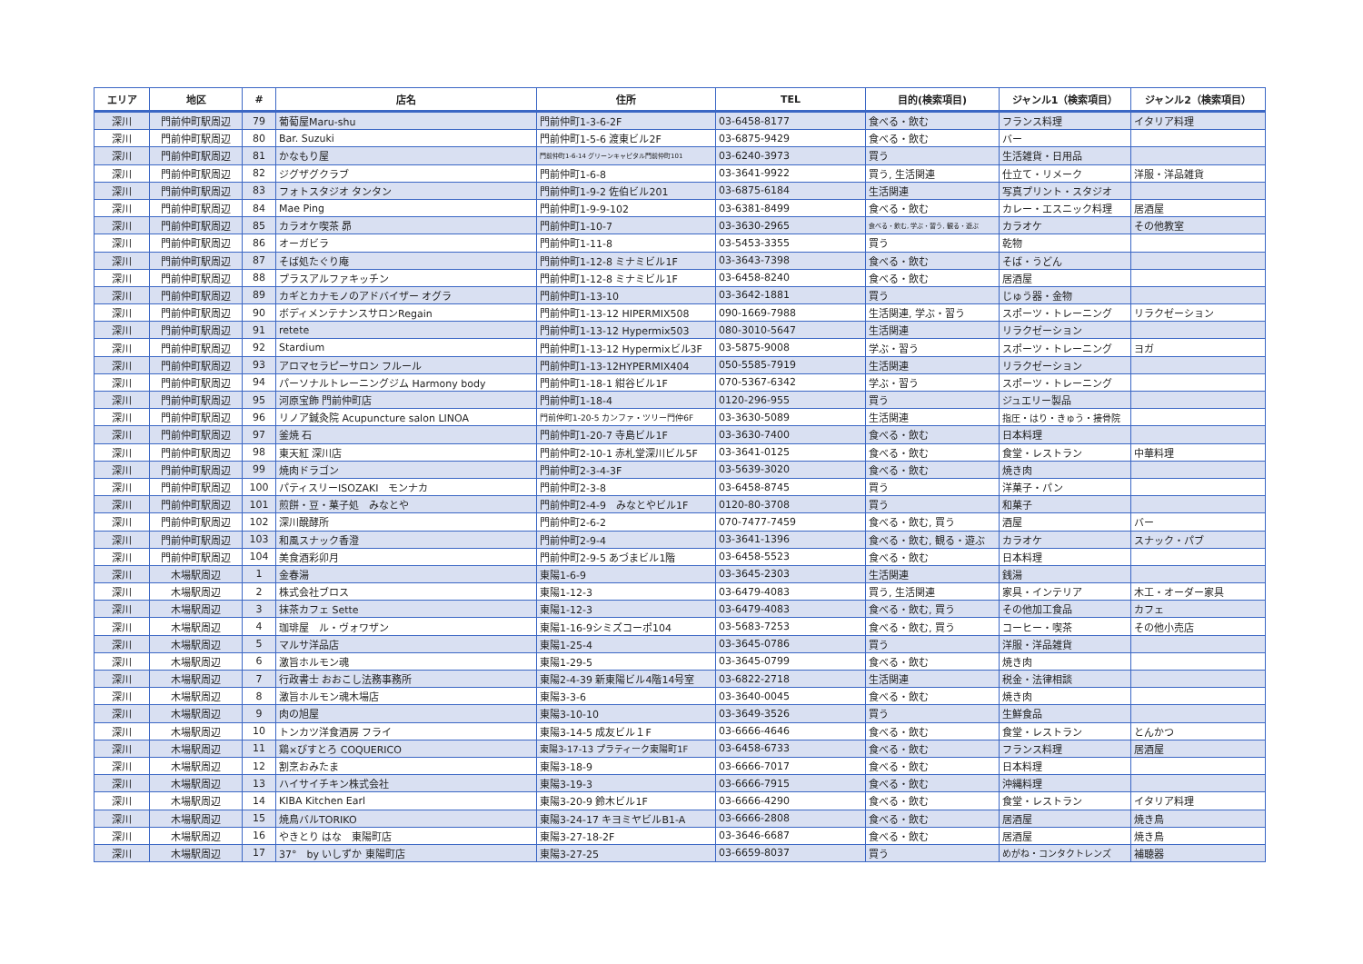| エリア | 地区 | # | 店名 | 住所 | TEL | 目的(検索項目) | ジャンル1（検索項目） | ジャンル2（検索項目） |
| --- | --- | --- | --- | --- | --- | --- | --- | --- |
| 深川 | 門前仲町駅周辺 | 79 | 葡萄屋Maru-shu | 門前仲町1-3-6-2F | 03-6458-8177 | 食べる・飲む | フランス料理 | イタリア料理 |
| 深川 | 門前仲町駅周辺 | 80 | Bar. Suzuki | 門前仲町1-5-6 渡東ビル2F | 03-6875-9429 | 食べる・飲む | バー | |
| 深川 | 門前仲町駅周辺 | 81 | かなもり屋 | 門前仲町1-6-14 グリーンキャピタル門前仲町101 | 03-6240-3973 | 買う | 生活雑貨・日用品 | |
| 深川 | 門前仲町駅周辺 | 82 | ジグザグクラブ | 門前仲町1-6-8 | 03-3641-9922 | 買う, 生活関連 | 仕立て・リメーク | 洋服・洋品雑貨 |
| 深川 | 門前仲町駅周辺 | 83 | フォトスタジオ タンタン | 門前仲町1-9-2 佐伯ビル201 | 03-6875-6184 | 生活関連 | 写真プリント・スタジオ | |
| 深川 | 門前仲町駅周辺 | 84 | Mae Ping | 門前仲町1-9-9-102 | 03-6381-8499 | 食べる・飲む | カレー・エスニック料理 | 居酒屋 |
| 深川 | 門前仲町駅周辺 | 85 | カラオケ喫茶 昴 | 門前仲町1-10-7 | 03-3630-2965 | 食べる・飲む, 学ぶ・習う, 観る・遊ぶ | カラオケ | その他教室 |
| 深川 | 門前仲町駅周辺 | 86 | オーガビラ | 門前仲町1-11-8 | 03-5453-3355 | 買う | 乾物 | |
| 深川 | 門前仲町駅周辺 | 87 | そば処たぐり庵 | 門前仲町1-12-8 ミナミビル1F | 03-3643-7398 | 食べる・飲む | そば・うどん | |
| 深川 | 門前仲町駅周辺 | 88 | プラスアルファキッチン | 門前仲町1-12-8 ミナミビル1F | 03-6458-8240 | 食べる・飲む | 居酒屋 | |
| 深川 | 門前仲町駅周辺 | 89 | カギとカナモノのアドバイザー オグラ | 門前仲町1-13-10 | 03-3642-1881 | 買う | じゅう器・金物 | |
| 深川 | 門前仲町駅周辺 | 90 | ボディメンテナンスサロンRegain | 門前仲町1-13-12 HIPERMIX508 | 090-1669-7988 | 生活関連, 学ぶ・習う | スポーツ・トレーニング | リラクゼーション |
| 深川 | 門前仲町駅周辺 | 91 | retete | 門前仲町1-13-12 Hypermix503 | 080-3010-5647 | 生活関連 | リラクゼーション | |
| 深川 | 門前仲町駅周辺 | 92 | Stardium | 門前仲町1-13-12 Hypermixビル3F | 03-5875-9008 | 学ぶ・習う | スポーツ・トレーニング | ヨガ |
| 深川 | 門前仲町駅周辺 | 93 | アロマセラピーサロン フルール | 門前仲町1-13-12HYPERMIX404 | 050-5585-7919 | 生活関連 | リラクゼーション | |
| 深川 | 門前仲町駅周辺 | 94 | パーソナルトレーニングジム Harmony body | 門前仲町1-18-1 紺谷ビル1F | 070-5367-6342 | 学ぶ・習う | スポーツ・トレーニング | |
| 深川 | 門前仲町駅周辺 | 95 | 河原宝飾 門前仲町店 | 門前仲町1-18-4 | 0120-296-955 | 買う | ジュエリー製品 | |
| 深川 | 門前仲町駅周辺 | 96 | リノア鍼灸院 Acupuncture salon LINOA | 門前仲町1-20-5 カンファ・ツリー門仲6F | 03-3630-5089 | 生活関連 | 指圧・はり・きゅう・接骨院 | |
| 深川 | 門前仲町駅周辺 | 97 | 釜焼 石 | 門前仲町1-20-7 寺島ビル1F | 03-3630-7400 | 食べる・飲む | 日本料理 | |
| 深川 | 門前仲町駅周辺 | 98 | 東天紅 深川店 | 門前仲町2-10-1 赤札堂深川ビル5F | 03-3641-0125 | 食べる・飲む | 食堂・レストラン | 中華料理 |
| 深川 | 門前仲町駅周辺 | 99 | 焼肉ドラゴン | 門前仲町2-3-4-3F | 03-5639-3020 | 食べる・飲む | 焼き肉 | |
| 深川 | 門前仲町駅周辺 | 100 | パティスリーISOZAKI モンナカ | 門前仲町2-3-8 | 03-6458-8745 | 買う | 洋菓子・パン | |
| 深川 | 門前仲町駅周辺 | 101 | 煎餅・豆・菓子処 みなとや | 門前仲町2-4-9 みなとやビル1F | 0120-80-3708 | 買う | 和菓子 | |
| 深川 | 門前仲町駅周辺 | 102 | 深川醗酵所 | 門前仲町2-6-2 | 070-7477-7459 | 食べる・飲む, 買う | 酒屋 | バー |
| 深川 | 門前仲町駅周辺 | 103 | 和風スナック香澄 | 門前仲町2-9-4 | 03-3641-1396 | 食べる・飲む, 観る・遊ぶ | カラオケ | スナック・パブ |
| 深川 | 門前仲町駅周辺 | 104 | 美食酒彩卯月 | 門前仲町2-9-5 あづまビル1階 | 03-6458-5523 | 食べる・飲む | 日本料理 | |
| 深川 | 木場駅周辺 | 1 | 金春湯 | 東陽1-6-9 | 03-3645-2303 | 生活関連 | 銭湯 | |
| 深川 | 木場駅周辺 | 2 | 株式会社ブロス | 東陽1-12-3 | 03-6479-4083 | 買う, 生活関連 | 家具・インテリア | 木工・オーダー家具 |
| 深川 | 木場駅周辺 | 3 | 抹茶カフェ Sette | 東陽1-12-3 | 03-6479-4083 | 食べる・飲む, 買う | その他加工食品 | カフェ |
| 深川 | 木場駅周辺 | 4 | 珈琲屋 ル・ヴォワザン | 東陽1-16-9シミズコーポ104 | 03-5683-7253 | 食べる・飲む, 買う | コーヒー・喫茶 | その他小売店 |
| 深川 | 木場駅周辺 | 5 | マルサ洋品店 | 東陽1-25-4 | 03-3645-0786 | 買う | 洋服・洋品雑貨 | |
| 深川 | 木場駅周辺 | 6 | 激旨ホルモン魂 | 東陽1-29-5 | 03-3645-0799 | 食べる・飲む | 焼き肉 | |
| 深川 | 木場駅周辺 | 7 | 行政書士 おおこし法務事務所 | 東陽2-4-39 新東陽ビル4階14号室 | 03-6822-2718 | 生活関連 | 税金・法律相談 | |
| 深川 | 木場駅周辺 | 8 | 激旨ホルモン魂木場店 | 東陽3-3-6 | 03-3640-0045 | 食べる・飲む | 焼き肉 | |
| 深川 | 木場駅周辺 | 9 | 肉の旭屋 | 東陽3-10-10 | 03-3649-3526 | 買う | 生鮮食品 | |
| 深川 | 木場駅周辺 | 10 | トンカツ洋食酒房 フライ | 東陽3-14-5 成友ビル１F | 03-6666-4646 | 食べる・飲む | 食堂・レストラン | とんかつ |
| 深川 | 木場駅周辺 | 11 | 鶏×びすとろ COQUERICO | 東陽3-17-13 プラティーク東陽町1F | 03-6458-6733 | 食べる・飲む | フランス料理 | 居酒屋 |
| 深川 | 木場駅周辺 | 12 | 割烹おみたま | 東陽3-18-9 | 03-6666-7017 | 食べる・飲む | 日本料理 | |
| 深川 | 木場駅周辺 | 13 | ハイサイチキン株式会社 | 東陽3-19-3 | 03-6666-7915 | 食べる・飲む | 沖縄料理 | |
| 深川 | 木場駅周辺 | 14 | KIBA Kitchen Earl | 東陽3-20-9 鈴木ビル1F | 03-6666-4290 | 食べる・飲む | 食堂・レストラン | イタリア料理 |
| 深川 | 木場駅周辺 | 15 | 焼鳥バルTORIKO | 東陽3-24-17 キヨミヤビルB1-A | 03-6666-2808 | 食べる・飲む | 居酒屋 | 焼き鳥 |
| 深川 | 木場駅周辺 | 16 | やきとり はな 東陽町店 | 東陽3-27-18-2F | 03-3646-6687 | 食べる・飲む | 居酒屋 | 焼き鳥 |
| 深川 | 木場駅周辺 | 17 | 37° by いしずか 東陽町店 | 東陽3-27-25 | 03-6659-8037 | 買う | めがね・コンタクトレンズ | 補聴器 |